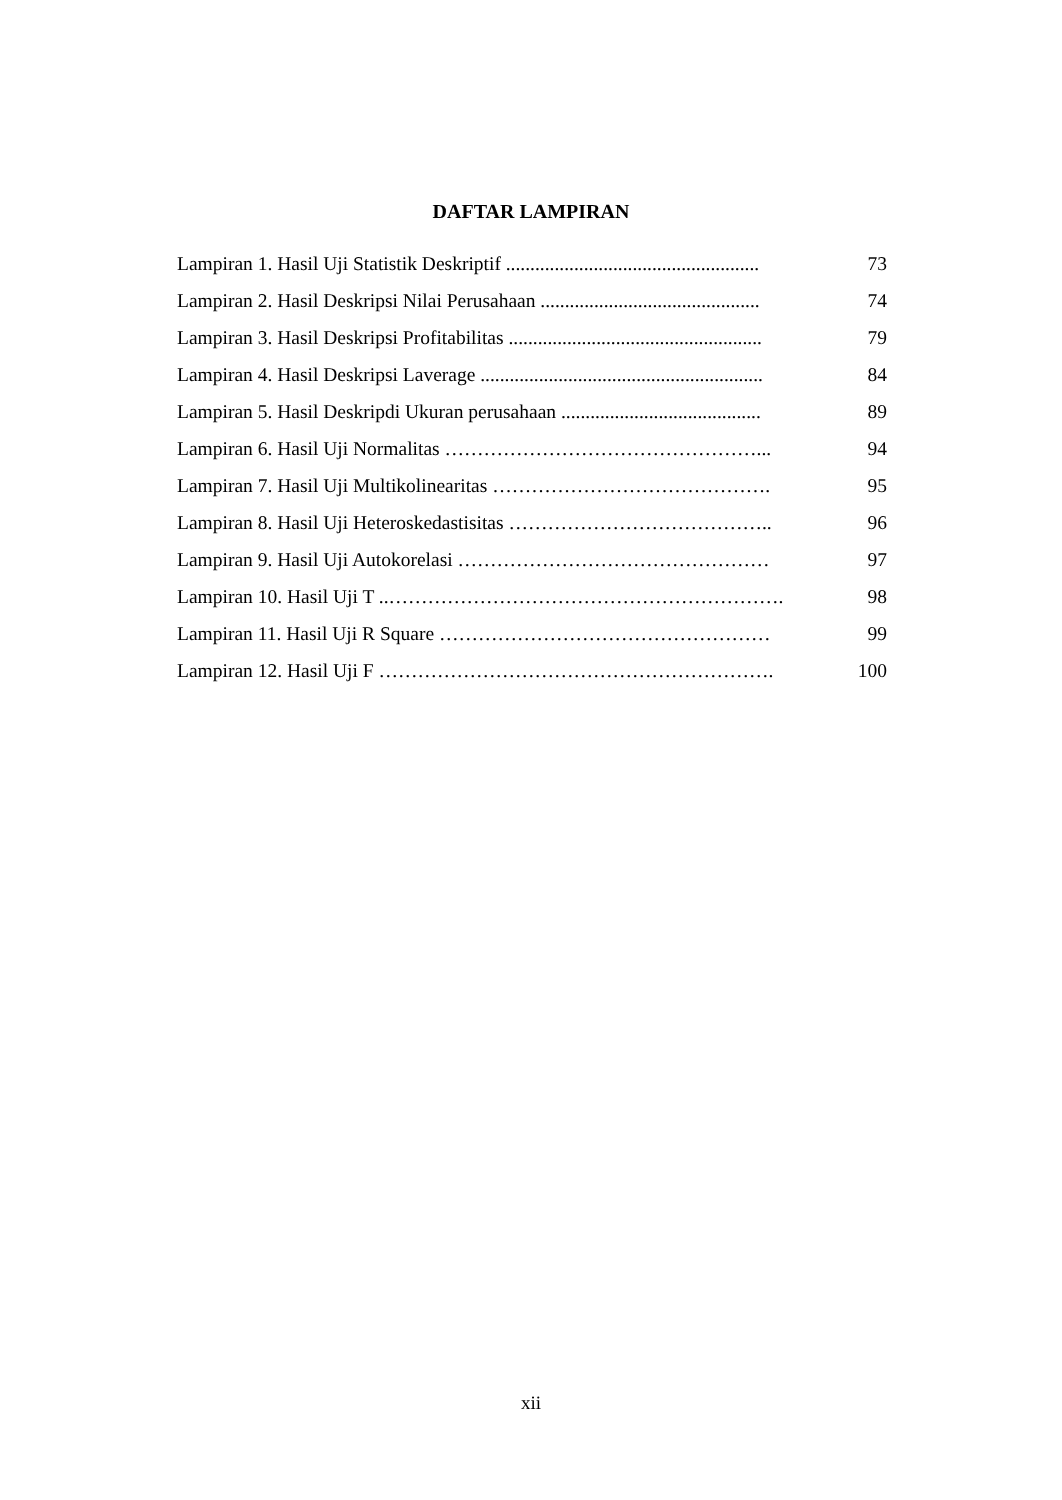DAFTAR LAMPIRAN
Lampiran 1. Hasil Uji Statistik Deskriptif .................................................... 73
Lampiran 2. Hasil Deskripsi Nilai Perusahaan ............................................. 74
Lampiran 3. Hasil Deskripsi Profitabilitas .................................................... 79
Lampiran 4. Hasil Deskripsi Laverage .......................................................... 84
Lampiran 5. Hasil Deskripdi Ukuran perusahaan ......................................... 89
Lampiran 6. Hasil Uji Normalitas …………………………………………... 94
Lampiran 7. Hasil Uji Multikolinearitas ……………………………………. 95
Lampiran 8. Hasil Uji Heteroskedastisitas ………………………………….. 96
Lampiran 9. Hasil Uji Autokorelasi ………………………………………… 97
Lampiran 10. Hasil Uji T ..……………………………………………………. 98
Lampiran 11. Hasil Uji R Square …………………………………………… 99
Lampiran 12. Hasil Uji F ……………………………………………………. 100
xii